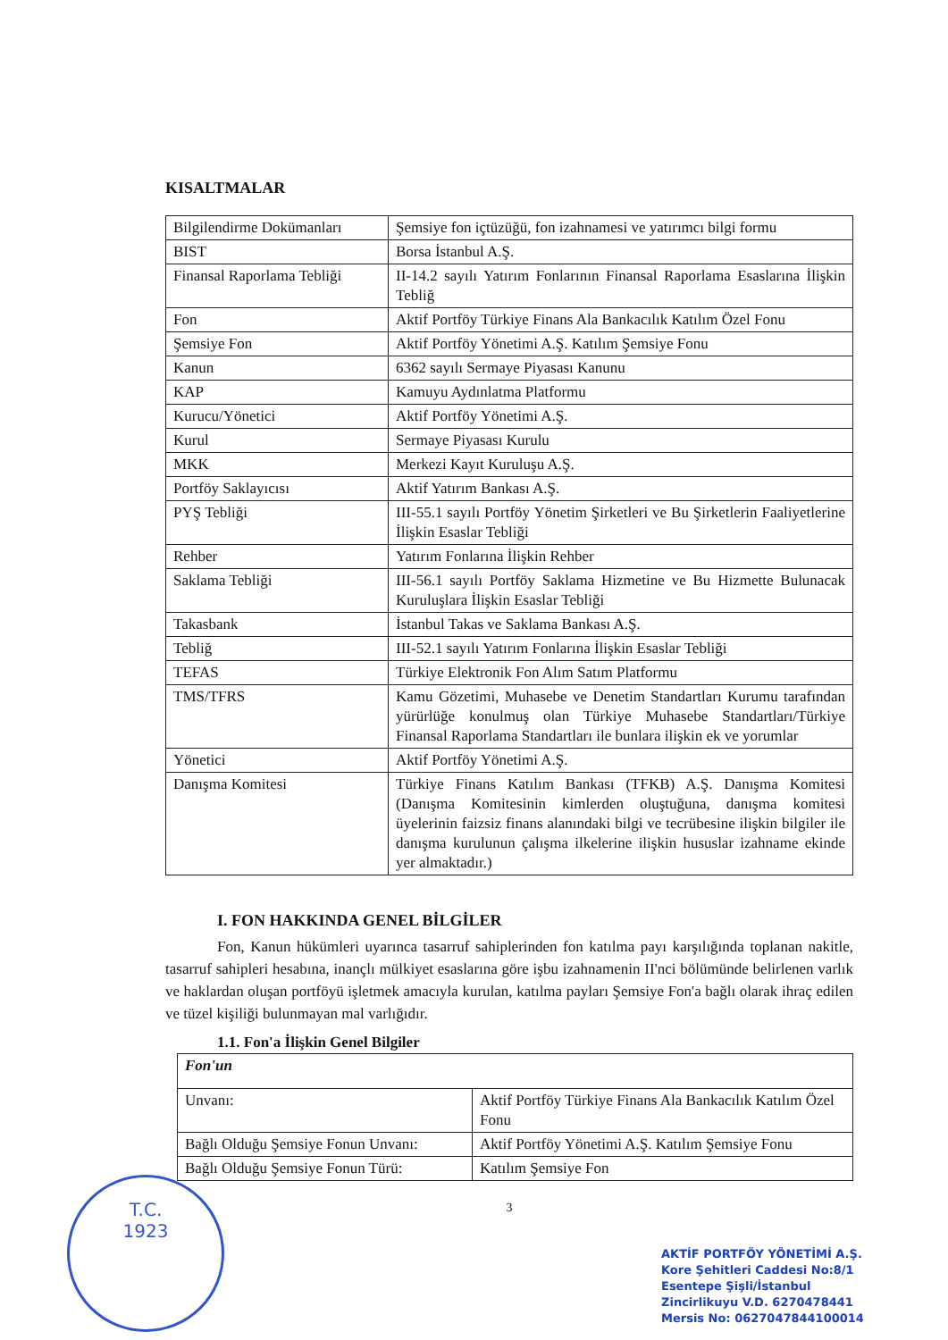T.C.
1923
KISALTMALAR
| Bilgilendirme Dokümanları | Şemsiye fon içtüzüğü, fon izahnamesi ve yatırımcı bilgi formu |
| BIST | Borsa İstanbul A.Ş. |
| Finansal Raporlama Tebliği | II-14.2 sayılı Yatırım Fonlarının Finansal Raporlama Esaslarına İlişkin Tebliğ |
| Fon | Aktif Portföy Türkiye Finans Ala Bankacılık Katılım Özel Fonu |
| Şemsiye Fon | Aktif Portföy Yönetimi A.Ş. Katılım Şemsiye Fonu |
| Kanun | 6362 sayılı Sermaye Piyasası Kanunu |
| KAP | Kamuyu Aydınlatma Platformu |
| Kurucu/Yönetici | Aktif Portföy Yönetimi A.Ş. |
| Kurul | Sermaye Piyasası Kurulu |
| MKK | Merkezi Kayıt Kuruluşu A.Ş. |
| Portföy Saklayıcısı | Aktif Yatırım Bankası A.Ş. |
| PYŞ Tebliği | III-55.1 sayılı Portföy Yönetim Şirketleri ve Bu Şirketlerin Faaliyetlerine İlişkin Esaslar Tebliği |
| Rehber | Yatırım Fonlarına İlişkin Rehber |
| Saklama Tebliği | III-56.1 sayılı Portföy Saklama Hizmetine ve Bu Hizmette Bulunacak Kuruluşlara İlişkin Esaslar Tebliği |
| Takasbank | İstanbul Takas ve Saklama Bankası A.Ş. |
| Tebliğ | III-52.1 sayılı Yatırım Fonlarına İlişkin Esaslar Tebliği |
| TEFAS | Türkiye Elektronik Fon Alım Satım Platformu |
| TMS/TFRS | Kamu Gözetimi, Muhasebe ve Denetim Standartları Kurumu tarafından yürürlüğe konulmuş olan Türkiye Muhasebe Standartları/Türkiye Finansal Raporlama Standartları ile bunlara ilişkin ek ve yorumlar |
| Yönetici | Aktif Portföy Yönetimi A.Ş. |
| Danışma Komitesi | Türkiye Finans Katılım Bankası (TFKB) A.Ş. Danışma Komitesi (Danışma Komitesinin kimlerden oluştuğuna, danışma komitesi üyelerinin faizsiz finans alanındaki bilgi ve tecrübesine ilişkin bilgiler ile danışma kurulunun çalışma ilkelerine ilişkin hususlar izahname ekinde yer almaktadır.) |
I. FON HAKKINDA GENEL BİLGİLER
Fon, Kanun hükümleri uyarınca tasarruf sahiplerinden fon katılma payı karşılığında toplanan nakitle, tasarruf sahipleri hesabına, inançlı mülkiyet esaslarına göre işbu izahnamenin II'nci bölümünde belirlenen varlık ve haklardan oluşan portföyü işletmek amacıyla kurulan, katılma payları Şemsiye Fon'a bağlı olarak ihraç edilen ve tüzel kişiliği bulunmayan mal varlığıdır.
1.1. Fon'a İlişkin Genel Bilgiler
| Fon'un | |
| Unvanı: | Aktif Portföy Türkiye Finans Ala Bankacılık Katılım Özel Fonu |
| Bağlı Olduğu Şemsiye Fonun Unvanı: | Aktif Portföy Yönetimi A.Ş. Katılım Şemsiye Fonu |
| Bağlı Olduğu Şemsiye Fonun Türü: | Katılım Şemsiye Fon |
3
AKTİF PORTFÖY YÖNETİMİ A.Ş.
Kore Şehitleri Caddesi No:8/1
Esentepe Şişli/İstanbul
Zincirlikuyu V.D. 6270478441
Mersis No: 0627047844100014